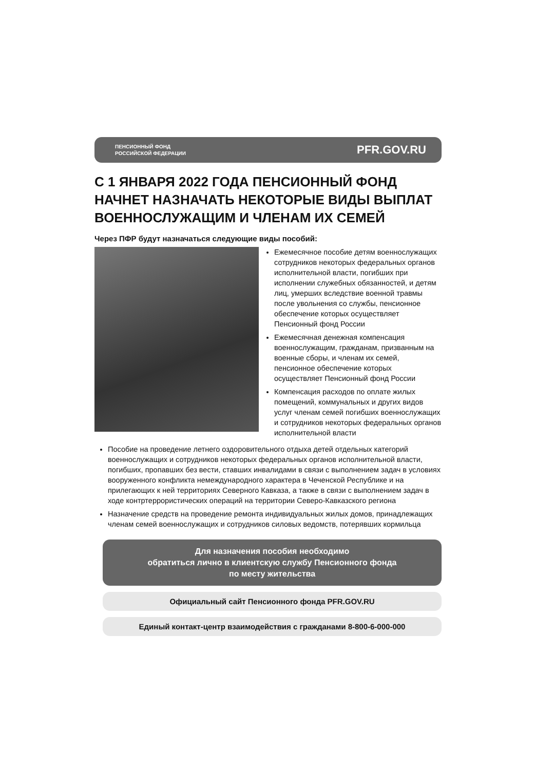ПЕНСИОННЫЙ ФОНД
РОССИЙСКОЙ ФЕДЕРАЦИИ
PFR.GOV.RU
С 1 ЯНВАРЯ 2022 ГОДА ПЕНСИОННЫЙ ФОНД НАЧНЕТ НАЗНАЧАТЬ НЕКОТОРЫЕ ВИДЫ ВЫПЛАТ ВОЕННОСЛУЖАЩИМ И ЧЛЕНАМ ИХ СЕМЕЙ
Через ПФР будут назначаться следующие виды пособий:
Ежемесячное пособие детям военнослужащих сотрудников некоторых федеральных органов исполнительной власти, погибших при исполнении служебных обязанностей, и детям лиц, умерших вследствие военной травмы после увольнения со службы, пенсионное обеспечение которых осуществляет Пенсионный фонд России
Ежемесячная денежная компенсация военнослужащим, гражданам, призванным на военные сборы, и членам их семей, пенсионное обеспечение которых осуществляет Пенсионный фонд России
Компенсация расходов по оплате жилых помещений, коммунальных и других видов услуг членам семей погибших военнослужащих и сотрудников некоторых федеральных органов исполнительной власти
Пособие на проведение летнего оздоровительного отдыха детей отдельных категорий военнослужащих и сотрудников некоторых федеральных органов исполнительной власти, погибших, пропавших без вести, ставших инвалидами в связи с выполнением задач в условиях вооруженного конфликта немеждународного характера в Чеченской Республике и на прилегающих к ней территориях Северного Кавказа, а также в связи с выполнением задач в ходе контртеррористических операций на территории Северо-Кавказского региона
Назначение средств на проведение ремонта индивидуальных жилых домов, принадлежащих членам семей военнослужащих и сотрудников силовых ведомств, потерявших кормильца
Для назначения пособия необходимо
обратиться лично в клиентскую службу Пенсионного фонда
по месту жительства
Официальный сайт Пенсионного фонда PFR.GOV.RU
Единый контакт-центр взаимодействия с гражданами 8-800-6-000-000